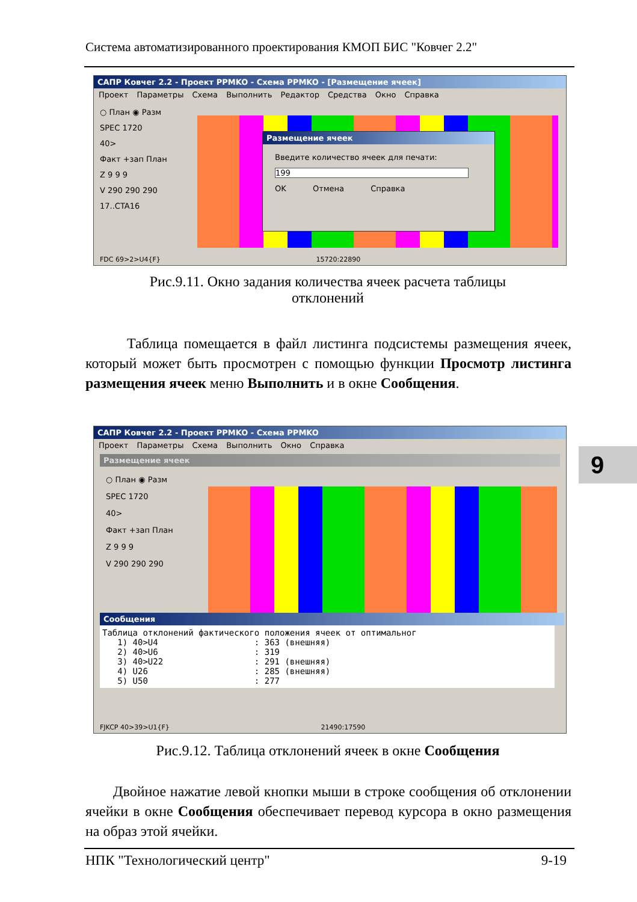Система автоматизированного проектирования КМОП БИС "Ковчег 2.2"
САПР Ковчег 2.2 - Проект PPMKO - Схема PPMKO - [Размещение ячеек]
Проект Параметры Схема Выполнить Редактор Средства Окно Справка
○ План ◉ Разм
SPEC 1720
40>
Факт +зап План
Z 9 9 9
V 290 290 290
17..CTA16
Размещение ячеек
Введите количество ячеек для печати:
199
OK Отмена Справка
FDC 69>2>U4{F} 15720:22890
Рис.9.11. Окно задания количества ячеек расчета таблицы
отклонений
Таблица помещается в файл листинга подсистемы размещения ячеек, который может быть просмотрен с помощью функции Просмотр листинга размещения ячеек меню Выполнить и в окне Сообщения.
САПР Ковчег 2.2 - Проект PPMKO - Схема PPMKO
Проект Параметры Схема Выполнить Окно Справка
Размещение ячеек
○ План ◉ Разм
SPEC 1720
40>
Факт +зап План
Z 9 9 9
V 290 290 290
Сообщения
Таблица отклонений фактического положения ячеек от оптимальног 1) 40>U4 : 363 (внешняя) 2) 40>U6 : 319 3) 40>U22 : 291 (внешняя) 4) U26 : 285 (внешняя) 5) U50 : 277
FJKCP 40>39>U1{F} 21490:17590
9
Рис.9.12. Таблица отклонений ячеек в окне Сообщения
Двойное нажатие левой кнопки мыши в строке сообщения об отклонении ячейки в окне Сообщения обеспечивает перевод курсора в окно размещения на образ этой ячейки.
НПК "Технологический центр" 9-19